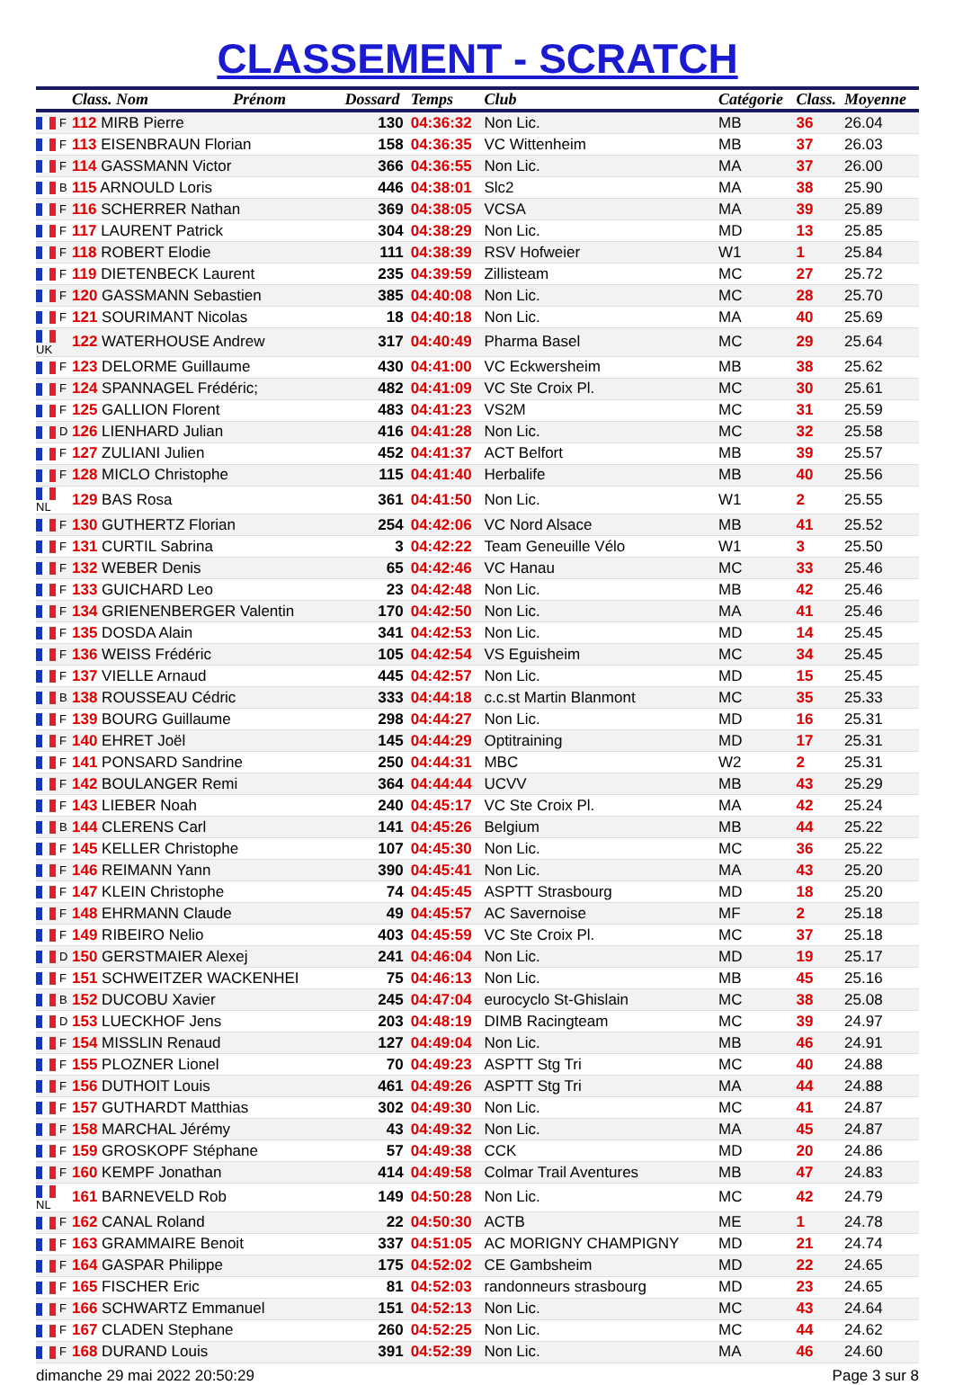CLASSEMENT - SCRATCH
| | Class. Nom | Prénom | Dossard | Temps | Club | Catégorie | Class. | Moyenne |
| --- | --- | --- | --- | --- | --- | --- | --- | --- |
| F | 112 MIRB Pierre | | 130 | 04:36:32 | Non Lic. | MB | 36 | 26.04 |
| F | 113 EISENBRAUN Florian | | 158 | 04:36:35 | VC Wittenheim | MB | 37 | 26.03 |
| F | 114 GASSMANN Victor | | 366 | 04:36:55 | Non Lic. | MA | 37 | 26.00 |
| B | 115 ARNOULD Loris | | 446 | 04:38:01 | Slc2 | MA | 38 | 25.90 |
| F | 116 SCHERRER Nathan | | 369 | 04:38:05 | VCSA | MA | 39 | 25.89 |
| F | 117 LAURENT Patrick | | 304 | 04:38:29 | Non Lic. | MD | 13 | 25.85 |
| F | 118 ROBERT Elodie | | 111 | 04:38:39 | RSV Hofweier | W1 | 1 | 25.84 |
| F | 119 DIETENBECK Laurent | | 235 | 04:39:59 | Zillisteam | MC | 27 | 25.72 |
| F | 120 GASSMANN Sebastien | | 385 | 04:40:08 | Non Lic. | MC | 28 | 25.70 |
| F | 121 SOURIMANT Nicolas | | 18 | 04:40:18 | Non Lic. | MA | 40 | 25.69 |
| UK | 122 WATERHOUSE Andrew | | 317 | 04:40:49 | Pharma Basel | MC | 29 | 25.64 |
| F | 123 DELORME Guillaume | | 430 | 04:41:00 | VC Eckwersheim | MB | 38 | 25.62 |
| F | 124 SPANNAGEL Frédéric; | | 482 | 04:41:09 | VC Ste Croix Pl. | MC | 30 | 25.61 |
| F | 125 GALLION Florent | | 483 | 04:41:23 | VS2M | MC | 31 | 25.59 |
| D | 126 LIENHARD Julian | | 416 | 04:41:28 | Non Lic. | MC | 32 | 25.58 |
| F | 127 ZULIANI Julien | | 452 | 04:41:37 | ACT Belfort | MB | 39 | 25.57 |
| F | 128 MICLO Christophe | | 115 | 04:41:40 | Herbalife | MB | 40 | 25.56 |
| NL | 129 BAS Rosa | | 361 | 04:41:50 | Non Lic. | W1 | 2 | 25.55 |
| F | 130 GUTHERTZ Florian | | 254 | 04:42:06 | VC Nord Alsace | MB | 41 | 25.52 |
| F | 131 CURTIL Sabrina | | 3 | 04:42:22 | Team Geneuille Vélo | W1 | 3 | 25.50 |
| F | 132 WEBER Denis | | 65 | 04:42:46 | VC Hanau | MC | 33 | 25.46 |
| F | 133 GUICHARD Leo | | 23 | 04:42:48 | Non Lic. | MB | 42 | 25.46 |
| F | 134 GRIENENBERGER Valentin | | 170 | 04:42:50 | Non Lic. | MA | 41 | 25.46 |
| F | 135 DOSDA Alain | | 341 | 04:42:53 | Non Lic. | MD | 14 | 25.45 |
| F | 136 WEISS Frédéric | | 105 | 04:42:54 | VS Eguisheim | MC | 34 | 25.45 |
| F | 137 VIELLE Arnaud | | 445 | 04:42:57 | Non Lic. | MD | 15 | 25.45 |
| B | 138 ROUSSEAU Cédric | | 333 | 04:44:18 | c.c.st Martin Blanmont | MC | 35 | 25.33 |
| F | 139 BOURG Guillaume | | 298 | 04:44:27 | Non Lic. | MD | 16 | 25.31 |
| F | 140 EHRET Joël | | 145 | 04:44:29 | Optitraining | MD | 17 | 25.31 |
| F | 141 PONSARD Sandrine | | 250 | 04:44:31 | MBC | W2 | 2 | 25.31 |
| F | 142 BOULANGER Remi | | 364 | 04:44:44 | UCVV | MB | 43 | 25.29 |
| F | 143 LIEBER Noah | | 240 | 04:45:17 | VC Ste Croix Pl. | MA | 42 | 25.24 |
| B | 144 CLERENS Carl | | 141 | 04:45:26 | Belgium | MB | 44 | 25.22 |
| F | 145 KELLER Christophe | | 107 | 04:45:30 | Non Lic. | MC | 36 | 25.22 |
| F | 146 REIMANN Yann | | 390 | 04:45:41 | Non Lic. | MA | 43 | 25.20 |
| F | 147 KLEIN Christophe | | 74 | 04:45:45 | ASPTT Strasbourg | MD | 18 | 25.20 |
| F | 148 EHRMANN Claude | | 49 | 04:45:57 | AC Savernoise | MF | 2 | 25.18 |
| F | 149 RIBEIRO Nelio | | 403 | 04:45:59 | VC Ste Croix Pl. | MC | 37 | 25.18 |
| D | 150 GERSTMAIER Alexej | | 241 | 04:46:04 | Non Lic. | MD | 19 | 25.17 |
| F | 151 SCHWEITZER WACKENHEI | | 75 | 04:46:13 | Non Lic. | MB | 45 | 25.16 |
| B | 152 DUCOBU Xavier | | 245 | 04:47:04 | eurocyclo St-Ghislain | MC | 38 | 25.08 |
| D | 153 LUECKHOF Jens | | 203 | 04:48:19 | DIMB Racingteam | MC | 39 | 24.97 |
| F | 154 MISSLIN Renaud | | 127 | 04:49:04 | Non Lic. | MB | 46 | 24.91 |
| F | 155 PLOZNER Lionel | | 70 | 04:49:23 | ASPTT Stg Tri | MC | 40 | 24.88 |
| F | 156 DUTHOIT Louis | | 461 | 04:49:26 | ASPTT Stg Tri | MA | 44 | 24.88 |
| F | 157 GUTHARDT Matthias | | 302 | 04:49:30 | Non Lic. | MC | 41 | 24.87 |
| F | 158 MARCHAL Jérémy | | 43 | 04:49:32 | Non Lic. | MA | 45 | 24.87 |
| F | 159 GROSKOPF Stéphane | | 57 | 04:49:38 | CCK | MD | 20 | 24.86 |
| F | 160 KEMPF Jonathan | | 414 | 04:49:58 | Colmar Trail Aventures | MB | 47 | 24.83 |
| NL | 161 BARNEVELD Rob | | 149 | 04:50:28 | Non Lic. | MC | 42 | 24.79 |
| F | 162 CANAL Roland | | 22 | 04:50:30 | ACTB | ME | 1 | 24.78 |
| F | 163 GRAMMAIRE Benoit | | 337 | 04:51:05 | AC MORIGNY CHAMPIGNY | MD | 21 | 24.74 |
| F | 164 GASPAR Philippe | | 175 | 04:52:02 | CE Gambsheim | MD | 22 | 24.65 |
| F | 165 FISCHER Eric | | 81 | 04:52:03 | randonneurs strasbourg | MD | 23 | 24.65 |
| F | 166 SCHWARTZ Emmanuel | | 151 | 04:52:13 | Non Lic. | MC | 43 | 24.64 |
| F | 167 CLADEN Stephane | | 260 | 04:52:25 | Non Lic. | MC | 44 | 24.62 |
| F | 168 DURAND Louis | | 391 | 04:52:39 | Non Lic. | MA | 46 | 24.60 |
dimanche 29 mai 2022 20:50:29 Page 3 sur 8